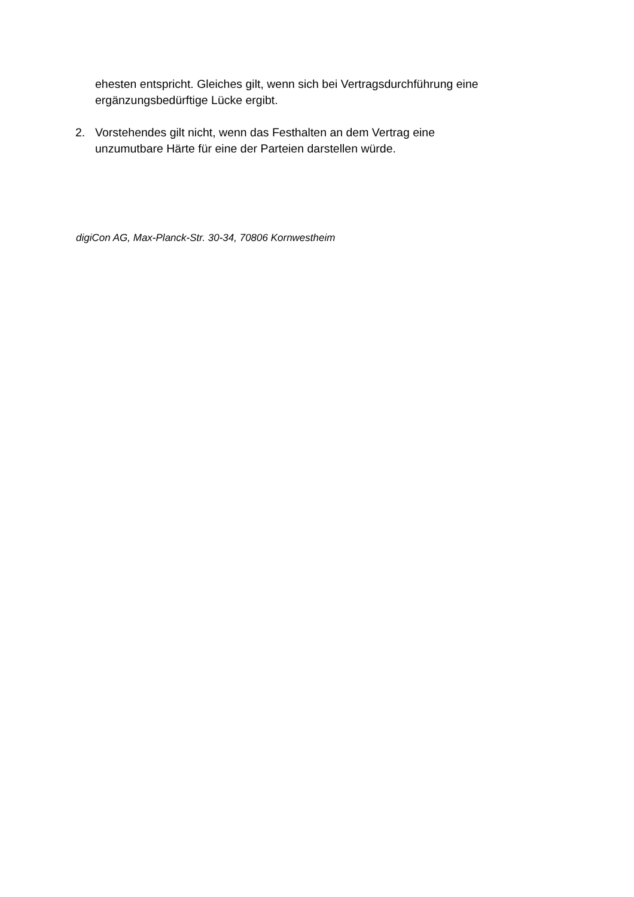ehesten entspricht. Gleiches gilt, wenn sich bei Vertragsdurchführung eine ergänzungsbedürftige Lücke ergibt.
2. Vorstehendes gilt nicht, wenn das Festhalten an dem Vertrag eine
unzumutbare Härte für eine der Parteien darstellen würde.
digiCon AG, Max-Planck-Str. 30-34, 70806 Kornwestheim